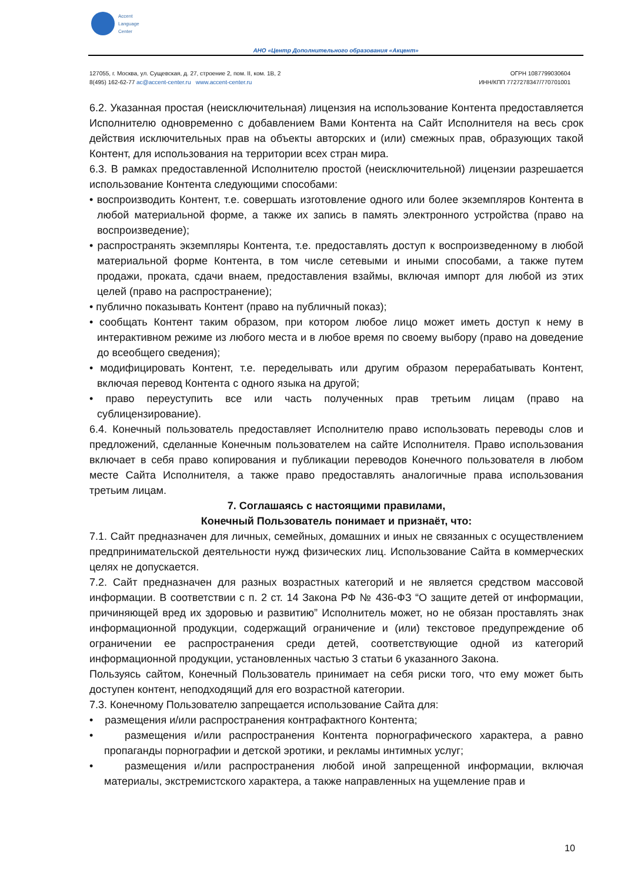Accent
Language
Center
АНО «Центр Дополнительного образования «Акцент»
127055, г. Москва, ул. Сущевская, д. 27, строение 2, пом. II, ком. 1В, 2
8(495) 162-62-77 ac@accent-center.ru www.accent-center.ru
ОГРН 1087799030604
ИНН/КПП 7727278347/770701001
6.2. Указанная простая (неисключительная) лицензия на использование Контента предоставляется Исполнителю одновременно с добавлением Вами Контента на Сайт Исполнителя на весь срок действия исключительных прав на объекты авторских и (или) смежных прав, образующих такой Контент, для использования на территории всех стран мира.
6.3. В рамках предоставленной Исполнителю простой (неисключительной) лицензии разрешается использование Контента следующими способами:
• воспроизводить Контент, т.е. совершать изготовление одного или более экземпляров Контента в любой материальной форме, а также их запись в память электронного устройства (право на воспроизведение);
• распространять экземпляры Контента, т.е. предоставлять доступ к воспроизведенному в любой материальной форме Контента, в том числе сетевыми и иными способами, а также путем продажи, проката, сдачи внаем, предоставления взаймы, включая импорт для любой из этих целей (право на распространение);
• публично показывать Контент (право на публичный показ);
• сообщать Контент таким образом, при котором любое лицо может иметь доступ к нему в интерактивном режиме из любого места и в любое время по своему выбору (право на доведение до всеобщего сведения);
• модифицировать Контент, т.е. переделывать или другим образом перерабатывать Контент, включая перевод Контента с одного языка на другой;
• право переуступить все или часть полученных прав третьим лицам (право на сублицензирование).
6.4. Конечный пользователь предоставляет Исполнителю право использовать переводы слов и предложений, сделанные Конечным пользователем на сайте Исполнителя. Право использования включает в себя право копирования и публикации переводов Конечного пользователя в любом месте Сайта Исполнителя, а также право предоставлять аналогичные права использования третьим лицам.
7. Соглашаясь с настоящими правилами,
Конечный Пользователь понимает и признаёт, что:
7.1. Сайт предназначен для личных, семейных, домашних и иных не связанных с осуществлением предпринимательской деятельности нужд физических лиц. Использование Сайта в коммерческих целях не допускается.
7.2. Сайт предназначен для разных возрастных категорий и не является средством массовой информации. В соответствии с п. 2 ст. 14 Закона РФ № 436-ФЗ “О защите детей от информации, причиняющей вред их здоровью и развитию” Исполнитель может, но не обязан проставлять знак информационной продукции, содержащий ограничение и (или) текстовое предупреждение об ограничении ее распространения среди детей, соответствующие одной из категорий информационной продукции, установленных частью 3 статьи 6 указанного Закона.
Пользуясь сайтом, Конечный Пользователь принимает на себя риски того, что ему может быть доступен контент, неподходящий для его возрастной категории.
7.3. Конечному Пользователю запрещается использование Сайта для:
• размещения и/или распространения контрафактного Контента;
• размещения и/или распространения Контента порнографического характера, а равно пропаганды порнографии и детской эротики, и рекламы интимных услуг;
• размещения и/или распространения любой иной запрещенной информации, включая материалы, экстремистского характера, а также направленных на ущемление прав и
10